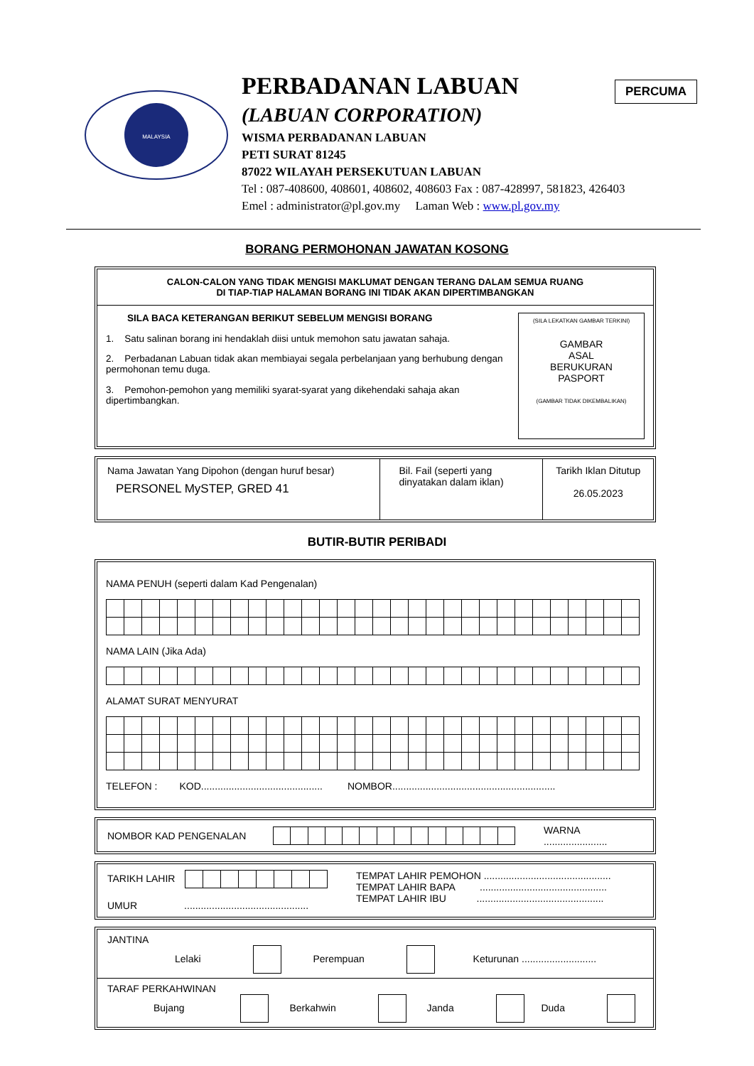PERCUMA
MALAYSIA
PERBADANAN LABUAN
(LABUAN CORPORATION)
WISMA PERBADANAN LABUAN
PETI SURAT 81245
87022 WILAYAH PERSEKUTUAN LABUAN
Tel : 087-408600, 408601, 408602, 408603 Fax : 087-428997, 581823, 426403
Emel : administrator@pl.gov.my Laman Web : www.pl.gov.my
BORANG PERMOHONAN JAWATAN KOSONG
CALON-CALON YANG TIDAK MENGISI MAKLUMAT DENGAN TERANG DALAM SEMUA RUANG
DI TIAP-TIAP HALAMAN BORANG INI TIDAK AKAN DIPERTIMBANGKAN
SILA BACA KETERANGAN BERIKUT SEBELUM MENGISI BORANG
1. Satu salinan borang ini hendaklah diisi untuk memohon satu jawatan sahaja.
2. Perbadanan Labuan tidak akan membiayai segala perbelanjaan yang berhubung dengan permohonan temu duga.
3. Pemohon-pemohon yang memiliki syarat-syarat yang dikehendaki sahaja akan dipertimbangkan.
(SILA LEKATKAN GAMBAR TERKINI)
GAMBAR
ASAL
BERUKURAN
PASPORT
(GAMBAR TIDAK DIKEMBALIKAN)
| Nama Jawatan Yang Dipohon (dengan huruf besar) PERSONEL MySTEP, GRED 41 | Bil. Fail (seperti yang dinyatakan dalam iklan) | Tarikh Iklan Ditutup 26.05.2023 |
BUTIR-BUTIR PERIBADI
NAMA PENUH (seperti dalam Kad Pengenalan)
NAMA LAIN (Jika Ada)
ALAMAT SURAT MENYURAT
TELEFON : KOD............................................ NOMBOR...........................................................
NOMBOR KAD PENGENALAN WARNA .......................
TARIKH LAHIR
UMUR .............................................
TEMPAT LAHIR PEMOHON ..............................................
TEMPAT LAHIR BAPA ..............................................
TEMPAT LAHIR IBU ..............................................
JANTINA
Lelaki Perempuan Keturunan ...........................
TARAF PERKAHWINAN
Bujang Berkahwin Janda Duda